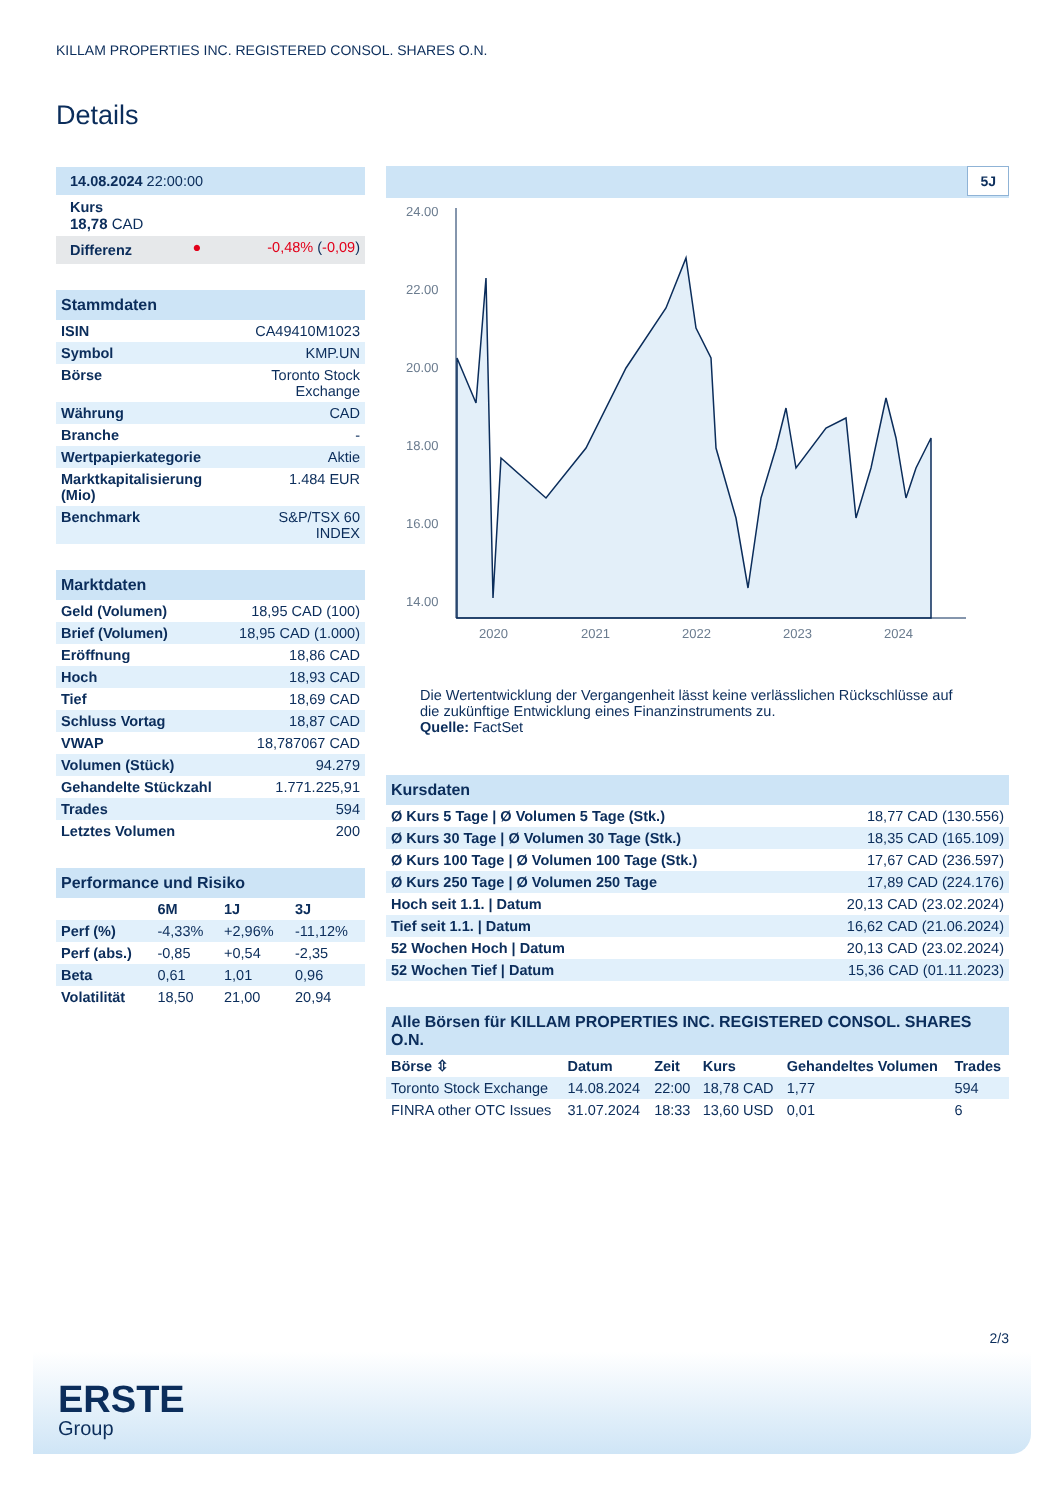KILLAM PROPERTIES INC. REGISTERED CONSOL. SHARES O.N.
Details
| 14.08.2024 22:00:00 | | |
| Kurs 18,78 CAD | | |
| Differenz | ● | -0,48% ( -0,09 ) |
| Stammdaten | |
| ISIN | CA49410M1023 |
| Symbol | KMP.UN |
| Börse | Toronto Stock Exchange |
| Währung | CAD |
| Branche | - |
| Wertpapierkategorie | Aktie |
| Marktkapitalisierung (Mio) | 1.484 EUR |
| Benchmark | S&P/TSX 60 INDEX |
| Marktdaten | |
| Geld (Volumen) | 18,95 CAD (100) |
| Brief (Volumen) | 18,95 CAD (1.000) |
| Eröffnung | 18,86 CAD |
| Hoch | 18,93 CAD |
| Tief | 18,69 CAD |
| Schluss Vortag | 18,87 CAD |
| VWAP | 18,787067 CAD |
| Volumen (Stück) | 94.279 |
| Gehandelte Stückzahl | 1.771.225,91 |
| Trades | 594 |
| Letztes Volumen | 200 |
| Performance und Risiko | | | |
| | 6M | 1J | 3J |
| Perf (%) | -4,33% | +2,96% | -11,12% |
| Perf (abs.) | -0,85 | +0,54 | -2,35 |
| Beta | 0,61 | 1,01 | 0,96 |
| Volatilität | 18,50 | 21,00 | 20,94 |
5J
24.00
22.00
20.00
18.00
16.00
14.00
2020
2021
2022
2023
2024
Die Wertentwicklung der Vergangenheit lässt keine verlässlichen Rückschlüsse auf die zukünftige Entwicklung eines Finanzinstruments zu.
Quelle: FactSet
| Kursdaten | |
| Ø Kurs 5 Tage / Ø Volumen 5 Tage (Stk.) | 18,77 CAD (130.556) |
| Ø Kurs 30 Tage / Ø Volumen 30 Tage (Stk.) | 18,35 CAD (165.109) |
| Ø Kurs 100 Tage / Ø Volumen 100 Tage (Stk.) | 17,67 CAD (236.597) |
| Ø Kurs 250 Tage / Ø Volumen 250 Tage | 17,89 CAD (224.176) |
| Hoch seit 1.1. / Datum | 20,13 CAD (23.02.2024) |
| Tief seit 1.1. / Datum | 16,62 CAD (21.06.2024) |
| 52 Wochen Hoch / Datum | 20,13 CAD (23.02.2024) |
| 52 Wochen Tief / Datum | 15,36 CAD (01.11.2023) |
| Alle Börsen für KILLAM PROPERTIES INC. REGISTERED CONSOL. SHARES O.N. | | | | | |
| Börse ⇳ | Datum | Zeit | Kurs | Gehandeltes Volumen | Trades |
| Toronto Stock Exchange | 14.08.2024 | 22:00 | 18,78 CAD | 1,77 | 594 |
| FINRA other OTC Issues | 31.07.2024 | 18:33 | 13,60 USD | 0,01 | 6 |
2/3
ERSTE
Group